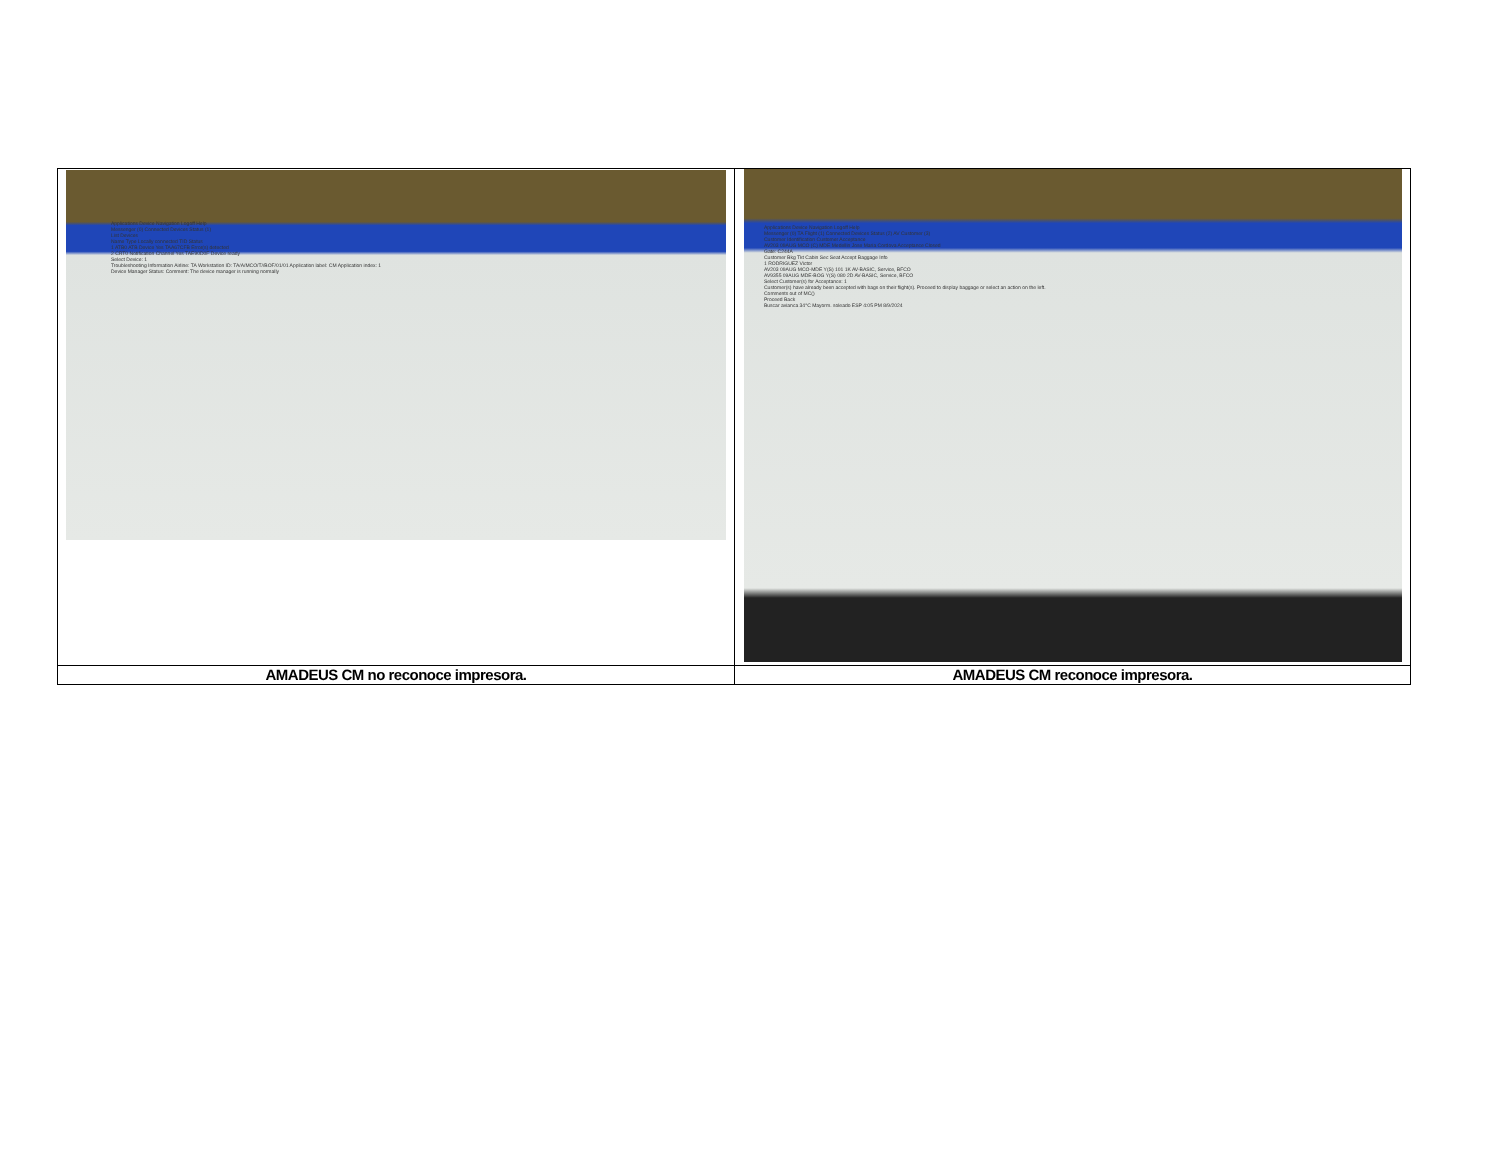| Applications Device Navigation Logoff Help Messenger (0) Connected Devices Status (1) List Devices Name Type Locally connected TID Status 1 ATB0 ATB Device Yes TAA67CFB Error(s) detected 2 CRT0 Notification Channel Yes TAE90D0F Device ready Select Device: 1 Troubleshooting Information Airline: TA Workstation ID: TA/A/MCO/T//BOF/01/01 Application label: CM Application index: 1 Device Manager Status: Comment: The device manager is running normally | Applications Device Navigation Logoff Help Messenger (0) TA Flight (1) Connected Devices Status (2) AV Customer (3) Customer Identification Customer Acceptance AV203 09AUG MCO (C) MDE Medellin Jose Maria Cordova Acceptance Closed Gate: C244A Customer Bkg Tkt Cabin Sec Seat Accept Baggage Info 1 RODRIGUEZ Victor AV203 09AUG MCO-MDE Y(S) 101 1K AV-BASIC, Service, BFCO AV9355 09AUG MDE-BOG Y(S) 080 2D AV-BASIC, Service, BFCO Select Customer(s) for Acceptance: 1 Customer(s) have already been accepted with bags on their flight(s). Proceed to display baggage or select an action on the left. Comments out of MC() Proceed Back Buscar avianca 34°C Mayorm. soleado ESP 4:05 PM 8/9/2024 |
| AMADEUS CM no reconoce impresora. | AMADEUS CM reconoce impresora. |